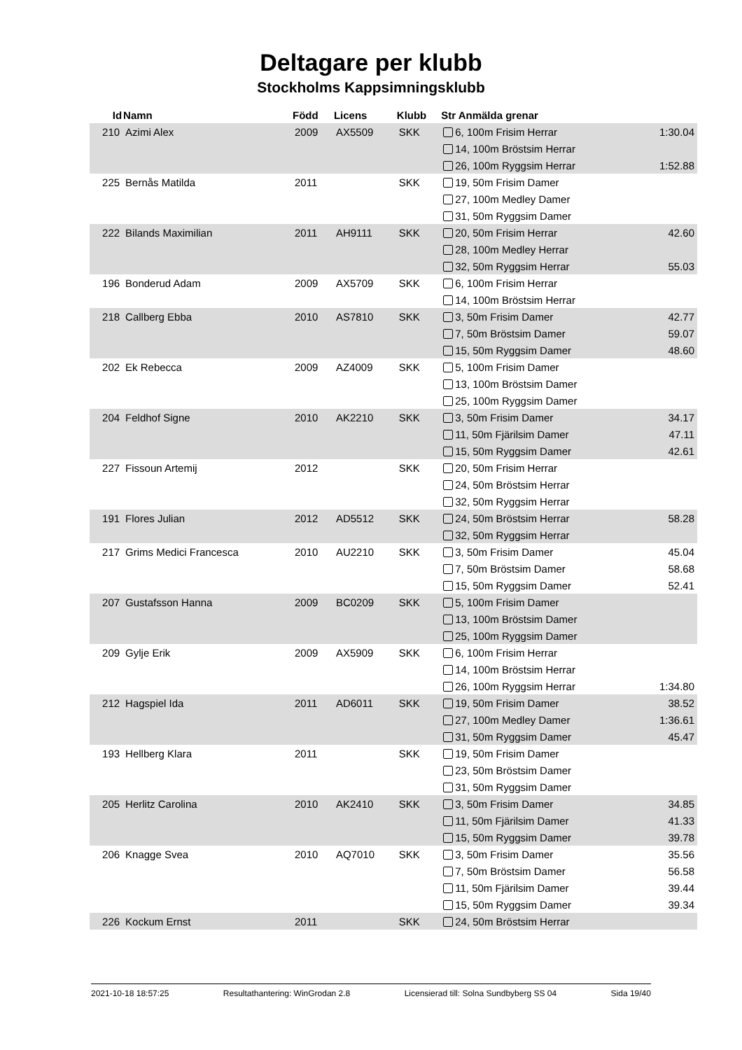Deltagare per klubb
Stockholms Kappsimningsklubb
| Id | Namn | Född | Licens | Klubb | Str Anmälda grenar | |
| --- | --- | --- | --- | --- | --- | --- |
| 210 | Azimi Alex | 2009 | AX5509 | SKK | 6, 100m Frisim Herrar | 1:30.04 |
| | | | | | 14, 100m Bröstsim Herrar | |
| | | | | | 26, 100m Ryggsim Herrar | 1:52.88 |
| 225 | Bernås Matilda | 2011 | | SKK | 19, 50m Frisim Damer | |
| | | | | | 27, 100m Medley Damer | |
| | | | | | 31, 50m Ryggsim Damer | |
| 222 | Bilands Maximilian | 2011 | AH9111 | SKK | 20, 50m Frisim Herrar | 42.60 |
| | | | | | 28, 100m Medley Herrar | |
| | | | | | 32, 50m Ryggsim Herrar | 55.03 |
| 196 | Bonderud Adam | 2009 | AX5709 | SKK | 6, 100m Frisim Herrar | |
| | | | | | 14, 100m Bröstsim Herrar | |
| 218 | Callberg Ebba | 2010 | AS7810 | SKK | 3, 50m Frisim Damer | 42.77 |
| | | | | | 7, 50m Bröstsim Damer | 59.07 |
| | | | | | 15, 50m Ryggsim Damer | 48.60 |
| 202 | Ek Rebecca | 2009 | AZ4009 | SKK | 5, 100m Frisim Damer | |
| | | | | | 13, 100m Bröstsim Damer | |
| | | | | | 25, 100m Ryggsim Damer | |
| 204 | Feldhof Signe | 2010 | AK2210 | SKK | 3, 50m Frisim Damer | 34.17 |
| | | | | | 11, 50m Fjärilsim Damer | 47.11 |
| | | | | | 15, 50m Ryggsim Damer | 42.61 |
| 227 | Fissoun Artemij | 2012 | | SKK | 20, 50m Frisim Herrar | |
| | | | | | 24, 50m Bröstsim Herrar | |
| | | | | | 32, 50m Ryggsim Herrar | |
| 191 | Flores Julian | 2012 | AD5512 | SKK | 24, 50m Bröstsim Herrar | 58.28 |
| | | | | | 32, 50m Ryggsim Herrar | |
| 217 | Grims Medici Francesca | 2010 | AU2210 | SKK | 3, 50m Frisim Damer | 45.04 |
| | | | | | 7, 50m Bröstsim Damer | 58.68 |
| | | | | | 15, 50m Ryggsim Damer | 52.41 |
| 207 | Gustafsson Hanna | 2009 | BC0209 | SKK | 5, 100m Frisim Damer | |
| | | | | | 13, 100m Bröstsim Damer | |
| | | | | | 25, 100m Ryggsim Damer | |
| 209 | Gylje Erik | 2009 | AX5909 | SKK | 6, 100m Frisim Herrar | |
| | | | | | 14, 100m Bröstsim Herrar | |
| | | | | | 26, 100m Ryggsim Herrar | 1:34.80 |
| 212 | Hagspiel Ida | 2011 | AD6011 | SKK | 19, 50m Frisim Damer | 38.52 |
| | | | | | 27, 100m Medley Damer | 1:36.61 |
| | | | | | 31, 50m Ryggsim Damer | 45.47 |
| 193 | Hellberg Klara | 2011 | | SKK | 19, 50m Frisim Damer | |
| | | | | | 23, 50m Bröstsim Damer | |
| | | | | | 31, 50m Ryggsim Damer | |
| 205 | Herlitz Carolina | 2010 | AK2410 | SKK | 3, 50m Frisim Damer | 34.85 |
| | | | | | 11, 50m Fjärilsim Damer | 41.33 |
| | | | | | 15, 50m Ryggsim Damer | 39.78 |
| 206 | Knagge Svea | 2010 | AQ7010 | SKK | 3, 50m Frisim Damer | 35.56 |
| | | | | | 7, 50m Bröstsim Damer | 56.58 |
| | | | | | 11, 50m Fjärilsim Damer | 39.44 |
| | | | | | 15, 50m Ryggsim Damer | 39.34 |
| 226 | Kockum Ernst | 2011 | | SKK | 24, 50m Bröstsim Herrar | |
2021-10-18 18:57:25 Resultathantering: WinGrodan 2.8 Licensierad till: Solna Sundbyberg SS 04 Sida 19/40